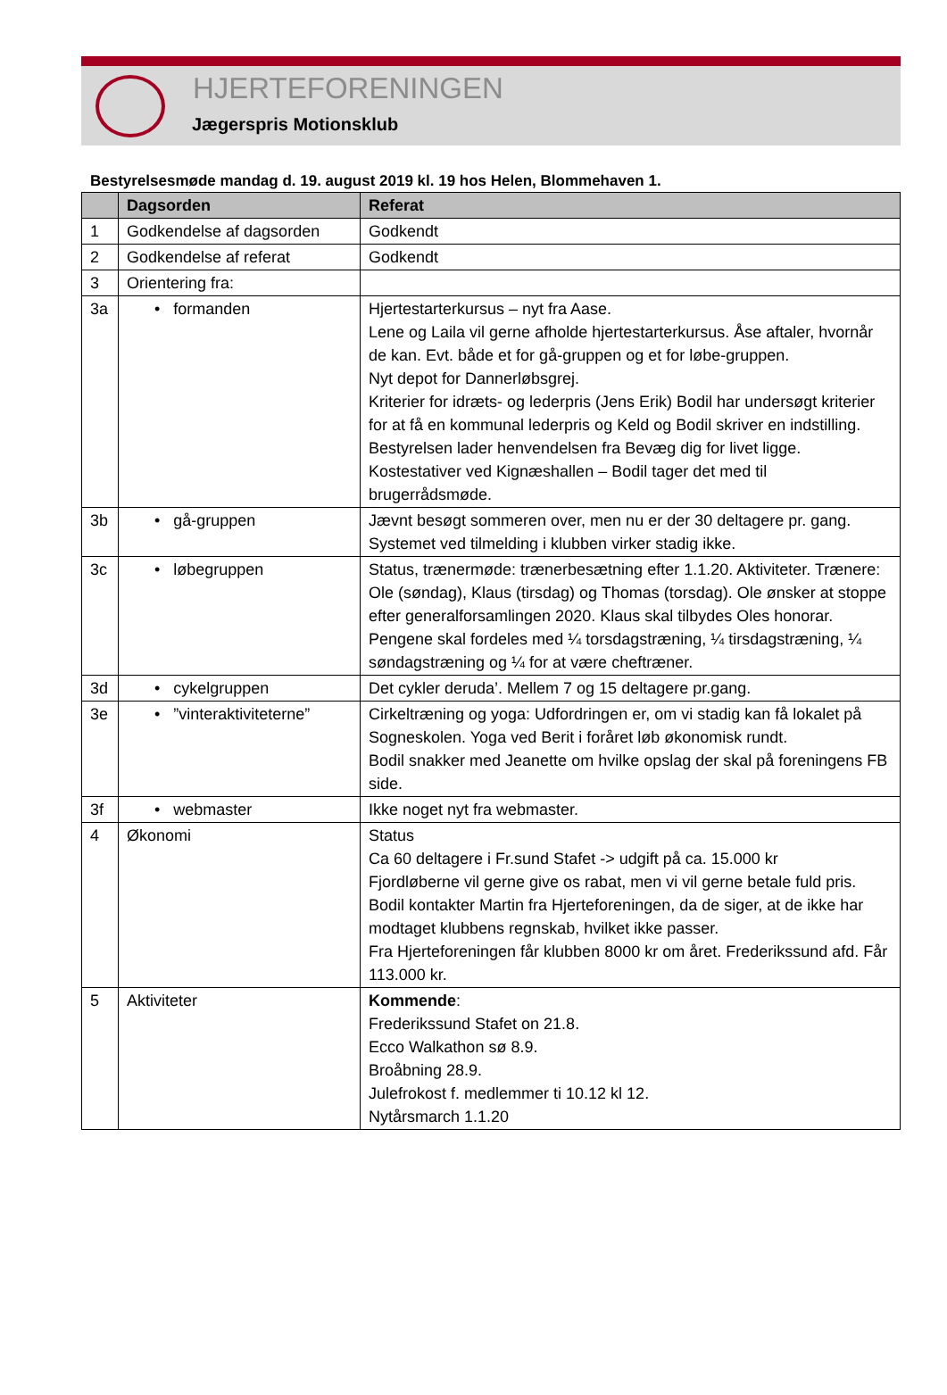HJERTEFORENINGEN
Jægerspris Motionsklub
Bestyrelsesmøde mandag d. 19. august 2019 kl. 19 hos Helen, Blommehaven 1.
| | Dagsorden | Referat |
| --- | --- | --- |
| 1 | Godkendelse af dagsorden | Godkendt |
| 2 | Godkendelse af referat | Godkendt |
| 3 | Orientering fra: | |
| 3a | • formanden | Hjertestarterkursus – nyt fra Aase. Lene og Laila vil gerne afholde hjertestarterkursus. Åse aftaler, hvornår de kan. Evt. både et for gå-gruppen og et for løbe-gruppen. Nyt depot for Dannerløbsgrej. Kriterier for idræts- og lederpris (Jens Erik) Bodil har undersøgt kriterier for at få en kommunal lederpris og Keld og Bodil skriver en indstilling. Bestyrelsen lader henvendelsen fra Bevæg dig for livet ligge. Kostestativer ved Kignæshallen – Bodil tager det med til brugerrådsmøde. |
| 3b | • gå-gruppen | Jævnt besøgt sommeren over, men nu er der 30 deltagere pr. gang. Systemet ved tilmelding i klubben virker stadig ikke. |
| 3c | • løbegruppen | Status, trænermøde: trænerbesætning efter 1.1.20. Aktiviteter. Trænere: Ole (søndag), Klaus (tirsdag) og Thomas (torsdag). Ole ønsker at stoppe efter generalforsamlingen 2020. Klaus skal tilbydes Oles honorar. Pengene skal fordeles med ¼ torsdagstræning, ¼ tirsdagstræning, ¼ søndagstræning og ¼ for at være cheftræner. |
| 3d | • cykelgruppen | Det cykler deruda’. Mellem 7 og 15 deltagere pr.gang. |
| 3e | • ”vinteraktiviteterne” | Cirkeltræning og yoga: Udfordringen er, om vi stadig kan få lokalet på Sogneskolen. Yoga ved Berit i foråret løb økonomisk rundt. Bodil snakker med Jeanette om hvilke opslag der skal på foreningens FB side. |
| 3f | • webmaster | Ikke noget nyt fra webmaster. |
| 4 | Økonomi | Status Ca 60 deltagere i Fr.sund Stafet -> udgift på ca. 15.000 kr Fjordløberne vil gerne give os rabat, men vi vil gerne betale fuld pris. Bodil kontakter Martin fra Hjerteforeningen, da de siger, at de ikke har modtaget klubbens regnskab, hvilket ikke passer. Fra Hjerteforeningen får klubben 8000 kr om året. Frederikssund afd. Får 113.000 kr. |
| 5 | Aktiviteter | Kommende : Frederikssund Stafet on 21.8. Ecco Walkathon sø 8.9. Broåbning 28.9. Julefrokost f. medlemmer ti 10.12 kl 12. Nytårsmarch 1.1.20 |